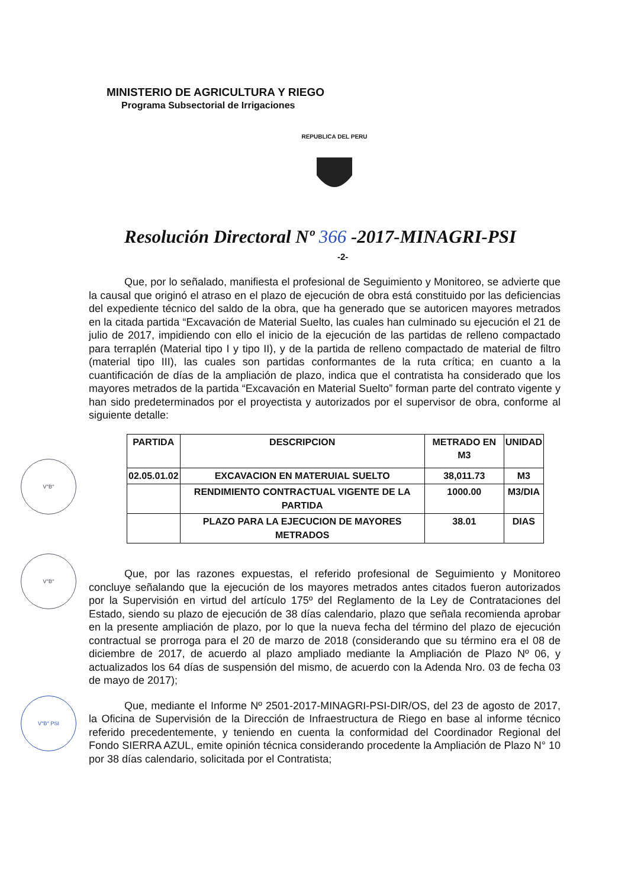MINISTERIO DE AGRICULTURA Y RIEGO
Programa Subsectorial de Irrigaciones
REPUBLICA DEL PERU
Resolución Directoral Nº 366 -2017-MINAGRI-PSI
-2-
V°B°
V°B°
V°B° PSI
Que, por lo señalado, manifiesta el profesional de Seguimiento y Monitoreo, se advierte que la causal que originó el atraso en el plazo de ejecución de obra está constituido por las deficiencias del expediente técnico del saldo de la obra, que ha generado que se autoricen mayores metrados en la citada partida “Excavación de Material Suelto, las cuales han culminado su ejecución el 21 de julio de 2017, impidiendo con ello el inicio de la ejecución de las partidas de relleno compactado para terraplén (Material tipo I y tipo II), y de la partida de relleno compactado de material de filtro (material tipo III), las cuales son partidas conformantes de la ruta crítica; en cuanto a la cuantificación de días de la ampliación de plazo, indica que el contratista ha considerado que los mayores metrados de la partida “Excavación en Material Suelto” forman parte del contrato vigente y han sido predeterminados por el proyectista y autorizados por el supervisor de obra, conforme al siguiente detalle:
| PARTIDA | DESCRIPCION | METRADO EN M3 | UNIDAD |
| --- | --- | --- | --- |
| 02.05.01.02 | EXCAVACION EN MATERUIAL SUELTO | 38,011.73 | M3 |
| | RENDIMIENTO CONTRACTUAL VIGENTE DE LA PARTIDA | 1000.00 | M3/DIA |
| | PLAZO PARA LA EJECUCION DE MAYORES METRADOS | 38.01 | DIAS |
Que, por las razones expuestas, el referido profesional de Seguimiento y Monitoreo concluye señalando que la ejecución de los mayores metrados antes citados fueron autorizados por la Supervisión en virtud del artículo 175º del Reglamento de la Ley de Contrataciones del Estado, siendo su plazo de ejecución de 38 días calendario, plazo que señala recomienda aprobar en la presente ampliación de plazo, por lo que la nueva fecha del término del plazo de ejecución contractual se prorroga para el 20 de marzo de 2018 (considerando que su término era el 08 de diciembre de 2017, de acuerdo al plazo ampliado mediante la Ampliación de Plazo Nº 06, y actualizados los 64 días de suspensión del mismo, de acuerdo con la Adenda Nro. 03 de fecha 03 de mayo de 2017);
Que, mediante el Informe Nº 2501-2017-MINAGRI-PSI-DIR/OS, del 23 de agosto de 2017, la Oficina de Supervisión de la Dirección de Infraestructura de Riego en base al informe técnico referido precedentemente, y teniendo en cuenta la conformidad del Coordinador Regional del Fondo SIERRA AZUL, emite opinión técnica considerando procedente la Ampliación de Plazo N° 10 por 38 días calendario, solicitada por el Contratista;